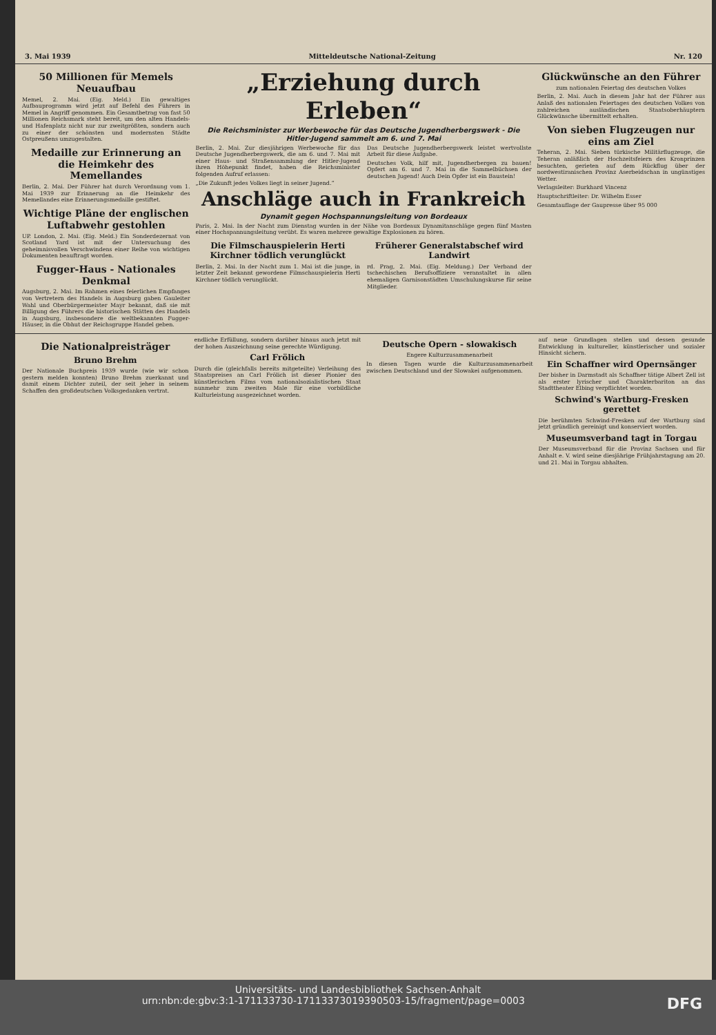3. Mai 1939 Mitteldeutsche National-Zeitung Nr. 120
50 Millionen für Memels Neuaufbau
Memel, 2. Mai. (Eig. Meld.) Ein gewaltiges Aufbauprogramm wird jetzt auf Befehl des Führers in Memel in Angriff genommen. Ein Gesamtbetrag von fast 50 Millionen Reichsmark steht bereit, um den alten Handels- und Hafenplatz nicht nur zur zweitgrößten, sondern auch zu einer der schönsten und modernsten Städte Ostpreußens umzugestalten.
Medaille zur Erinnerung an die Heimkehr des Memellandes
Berlin, 2. Mai. Der Führer hat durch Verordnung vom 1. Mai 1939 zur Erinnerung an die Heimkehr des Memellandes eine Erinnerungsmedaille gestiftet.
Wichtige Pläne der englischen Luftabwehr gestohlen
UP. London, 2. Mai. (Eig. Meld.) Ein Sonderdezernat von Scotland Yard ist mit der Untersuchung des geheimnisvollen Verschwindens einer Reihe von wichtigen Dokumenten beauftragt worden.
Fugger-Haus - Nationales Denkmal
Augsburg, 2. Mai. Im Rahmen eines feierlichen Empfanges von Vertretern des Handels in Augsburg gaben Gauleiter Wahl und Oberbürgermeister Mayr bekannt, daß sie mit Billigung des Führers die historischen Stätten des Handels in Augsburg, insbesondere die weltbekannten Fugger-Häuser, in die Obhut der Reichsgruppe Handel geben.
„Erziehung durch Erleben“
Die Reichsminister zur Werbewoche für das Deutsche Jugendherbergswerk - Die Hitler-Jugend sammelt am 6. und 7. Mai
Berlin, 2. Mai. Zur diesjährigen Werbewoche für das Deutsche Jugendherbergswerk, die am 6. und 7. Mai mit einer Haus- und Straßensammlung der Hitler-Jugend ihren Höhepunkt findet, haben die Reichsminister folgenden Aufruf erlassen:
„Die Zukunft jedes Volkes liegt in seiner Jugend.“
Das Deutsche Jugendherbergswerk leistet wertvollste Arbeit für diese Aufgabe.
Deutsches Volk, hilf mit, Jugendherbergen zu bauen! Opfert am 6. und 7. Mai in die Sammelbüchsen der deutschen Jugend! Auch Dein Opfer ist ein Baustein!
Anschläge auch in Frankreich
Dynamit gegen Hochspannungsleitung von Bordeaux
Paris, 2. Mai. In der Nacht zum Dienstag wurden in der Nähe von Bordeaux Dynamitanschläge gegen fünf Masten einer Hochspannungsleitung verübt. Es waren mehrere gewaltige Explosionen zu hören.
Die Filmschauspielerin Herti Kirchner tödlich verunglückt
Berlin, 2. Mai. In der Nacht zum 1. Mai ist die junge, in letzter Zeit bekannt gewordene Filmschauspielerin Herti Kirchner tödlich verunglückt.
Früherer Generalstabschef wird Landwirt
rd. Prag, 2. Mai. (Eig. Meldung.) Der Verband der tschechischen Berufsoffiziere veranstaltet in allen ehemaligen Garnisonstädten Umschulungskurse für seine Mitglieder.
Glückwünsche an den Führer
zum nationalen Feiertag des deutschen Volkes
Berlin, 2. Mai. Auch in diesem Jahr hat der Führer aus Anlaß des nationalen Feiertages des deutschen Volkes von zahlreichen ausländischen Staatsoberhäuptern Glückwünsche übermittelt erhalten.
Von sieben Flugzeugen nur eins am Ziel
Teheran, 2. Mai. Sieben türkische Militärflugzeuge, die Teheran anläßlich der Hochzeitsfeiern des Kronprinzen besuchten, gerieten auf dem Rückflug über der nordwestiranischen Provinz Aserbeidschan in ungünstiges Wetter.
Verlagsleiter: Burkhard Vincenz
Hauptschriftleiter: Dr. Wilhelm Esser
Gesamtauflage der Gaupresse über 95 000
Die Nationalpreisträger
Bruno Brehm
Der Nationale Buchpreis 1939 wurde (wie wir schon gestern melden konnten) Bruno Brehm zuerkannt und damit einem Dichter zuteil, der seit jeher in seinem Schaffen den großdeutschen Volksgedanken vertrat.
endliche Erfüllung, sondern darüber hinaus auch jetzt mit der hohen Auszeichnung seine gerechte Würdigung.
Carl Frölich
Durch die (gleichfalls bereits mitgeteilte) Verleihung des Staatspreises an Carl Frölich ist dieser Pionier des künstlerischen Films vom nationalsozialistischen Staat nunmehr zum zweiten Male für eine vorbildliche Kulturleistung ausgezeichnet worden.
Deutsche Opern - slowakisch
Engere Kulturzusammenarbeit
In diesen Tagen wurde die Kulturzusammenarbeit zwischen Deutschland und der Slowakei aufgenommen.
auf neue Grundlagen stellen und dessen gesunde Entwicklung in kultureller, künstlerischer und sozialer Hinsicht sichern.
Ein Schaffner wird Opernsänger
Der bisher in Darmstadt als Schaffner tätige Albert Zell ist als erster lyrischer und Charakterbariton an das Stadttheater Elbing verpflichtet worden.
Schwind's Wartburg-Fresken gerettet
Die berühmten Schwind-Fresken auf der Wartburg sind jetzt gründlich gereinigt und konserviert worden.
Museumsverband tagt in Torgau
Der Museumsverband für die Provinz Sachsen und für Anhalt e. V. wird seine diesjährige Frühjahrstagung am 20. und 21. Mai in Torgau abhalten.
Universitäts- und Landesbibliothek Sachsen-Anhalt
urn:nbn:de:gbv:3:1-171133730-17113373019390503-15/fragment/page=0003 DFG